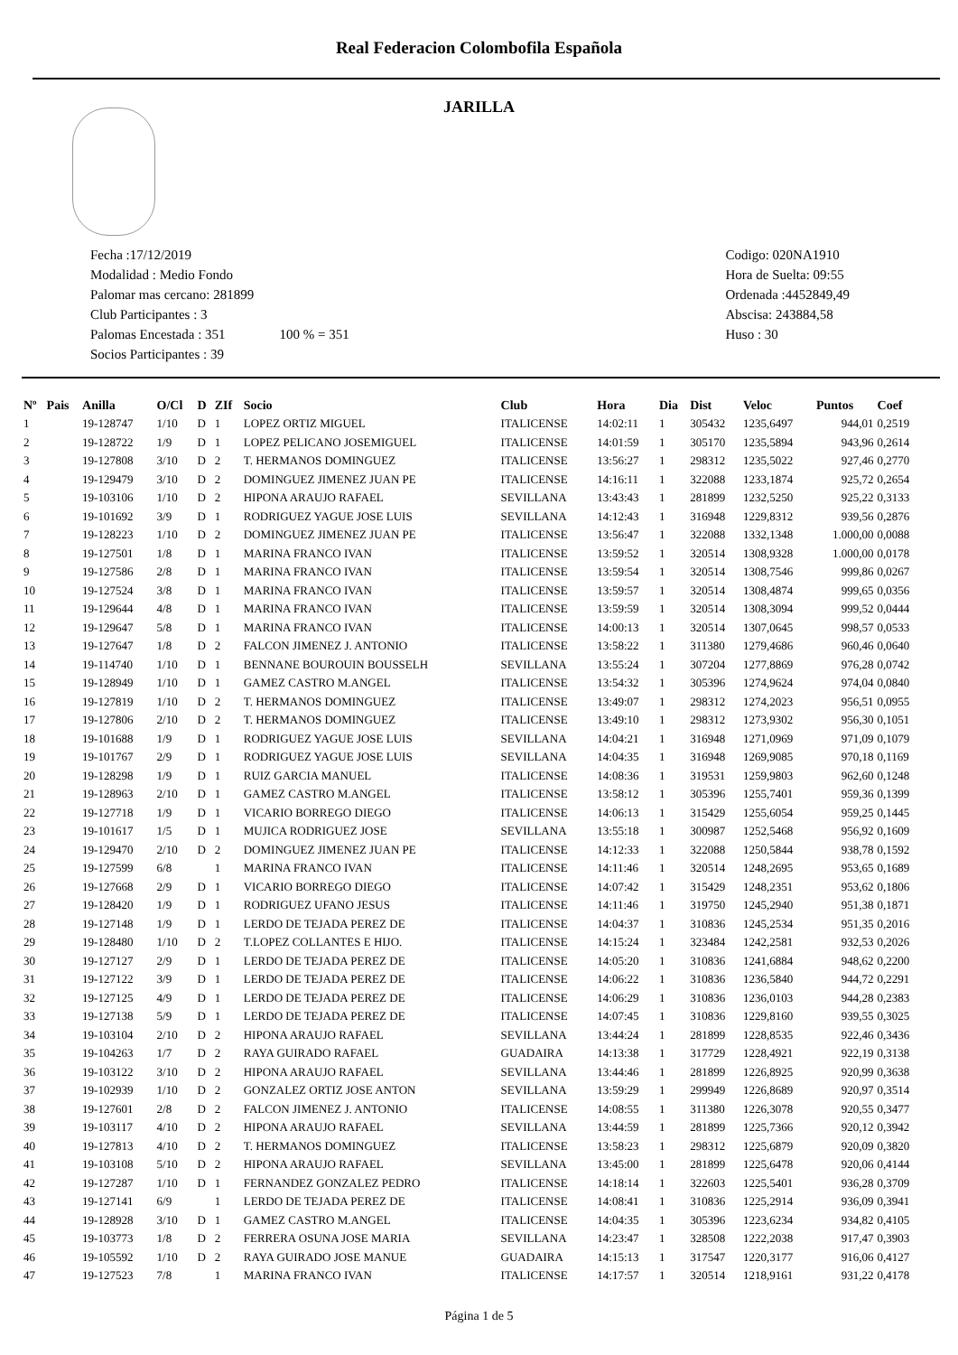Real Federacion Colombofila Española
JARILLA
Fecha :17/12/2019
Modalidad : Medio Fondo
Palomar mas cercano: 281899
Club Participantes : 3
Palomas Encestada : 351 100 % = 351
Socios Participantes : 39
Codigo: 020NA1910
Hora de Suelta: 09:55
Ordenada :4452849,49
Abscisa: 243884,58
Huso : 30
| Nº | Pais | Anilla | O/Cl | D | ZIf | Socio | Club | Hora | Dia | Dist | Veloc | Puntos | Coef |
| --- | --- | --- | --- | --- | --- | --- | --- | --- | --- | --- | --- | --- | --- |
| 1 | | 19-128747 | 1/10 | D | 1 | LOPEZ ORTIZ MIGUEL | ITALICENSE | 14:02:11 | 1 | 305432 | 1235,6497 | 944,01 | 0,2519 |
| 2 | | 19-128722 | 1/9 | D | 1 | LOPEZ PELICANO JOSEMIGUEL | ITALICENSE | 14:01:59 | 1 | 305170 | 1235,5894 | 943,96 | 0,2614 |
| 3 | | 19-127808 | 3/10 | D | 2 | T. HERMANOS DOMINGUEZ | ITALICENSE | 13:56:27 | 1 | 298312 | 1235,5022 | 927,46 | 0,2770 |
| 4 | | 19-129479 | 3/10 | D | 2 | DOMINGUEZ JIMENEZ JUAN PE | ITALICENSE | 14:16:11 | 1 | 322088 | 1233,1874 | 925,72 | 0,2654 |
| 5 | | 19-103106 | 1/10 | D | 2 | HIPONA ARAUJO RAFAEL | SEVILLANA | 13:43:43 | 1 | 281899 | 1232,5250 | 925,22 | 0,3133 |
| 6 | | 19-101692 | 3/9 | D | 1 | RODRIGUEZ YAGUE JOSE LUIS | SEVILLANA | 14:12:43 | 1 | 316948 | 1229,8312 | 939,56 | 0,2876 |
| 7 | | 19-128223 | 1/10 | D | 2 | DOMINGUEZ JIMENEZ JUAN PE | ITALICENSE | 13:56:47 | 1 | 322088 | 1332,1348 | 1.000,00 | 0,0088 |
| 8 | | 19-127501 | 1/8 | D | 1 | MARINA FRANCO IVAN | ITALICENSE | 13:59:52 | 1 | 320514 | 1308,9328 | 1.000,00 | 0,0178 |
| 9 | | 19-127586 | 2/8 | D | 1 | MARINA FRANCO IVAN | ITALICENSE | 13:59:54 | 1 | 320514 | 1308,7546 | 999,86 | 0,0267 |
| 10 | | 19-127524 | 3/8 | D | 1 | MARINA FRANCO IVAN | ITALICENSE | 13:59:57 | 1 | 320514 | 1308,4874 | 999,65 | 0,0356 |
| 11 | | 19-129644 | 4/8 | D | 1 | MARINA FRANCO IVAN | ITALICENSE | 13:59:59 | 1 | 320514 | 1308,3094 | 999,52 | 0,0444 |
| 12 | | 19-129647 | 5/8 | D | 1 | MARINA FRANCO IVAN | ITALICENSE | 14:00:13 | 1 | 320514 | 1307,0645 | 998,57 | 0,0533 |
| 13 | | 19-127647 | 1/8 | D | 2 | FALCON JIMENEZ J. ANTONIO | ITALICENSE | 13:58:22 | 1 | 311380 | 1279,4686 | 960,46 | 0,0640 |
| 14 | | 19-114740 | 1/10 | D | 1 | BENNANE BOUROUIN BOUSSELH | SEVILLANA | 13:55:24 | 1 | 307204 | 1277,8869 | 976,28 | 0,0742 |
| 15 | | 19-128949 | 1/10 | D | 1 | GAMEZ CASTRO M.ANGEL | ITALICENSE | 13:54:32 | 1 | 305396 | 1274,9624 | 974,04 | 0,0840 |
| 16 | | 19-127819 | 1/10 | D | 2 | T. HERMANOS DOMINGUEZ | ITALICENSE | 13:49:07 | 1 | 298312 | 1274,2023 | 956,51 | 0,0955 |
| 17 | | 19-127806 | 2/10 | D | 2 | T. HERMANOS DOMINGUEZ | ITALICENSE | 13:49:10 | 1 | 298312 | 1273,9302 | 956,30 | 0,1051 |
| 18 | | 19-101688 | 1/9 | D | 1 | RODRIGUEZ YAGUE JOSE LUIS | SEVILLANA | 14:04:21 | 1 | 316948 | 1271,0969 | 971,09 | 0,1079 |
| 19 | | 19-101767 | 2/9 | D | 1 | RODRIGUEZ YAGUE JOSE LUIS | SEVILLANA | 14:04:35 | 1 | 316948 | 1269,9085 | 970,18 | 0,1169 |
| 20 | | 19-128298 | 1/9 | D | 1 | RUIZ GARCIA MANUEL | ITALICENSE | 14:08:36 | 1 | 319531 | 1259,9803 | 962,60 | 0,1248 |
| 21 | | 19-128963 | 2/10 | D | 1 | GAMEZ CASTRO M.ANGEL | ITALICENSE | 13:58:12 | 1 | 305396 | 1255,7401 | 959,36 | 0,1399 |
| 22 | | 19-127718 | 1/9 | D | 1 | VICARIO BORREGO DIEGO | ITALICENSE | 14:06:13 | 1 | 315429 | 1255,6054 | 959,25 | 0,1445 |
| 23 | | 19-101617 | 1/5 | D | 1 | MUJICA RODRIGUEZ JOSE | SEVILLANA | 13:55:18 | 1 | 300987 | 1252,5468 | 956,92 | 0,1609 |
| 24 | | 19-129470 | 2/10 | D | 2 | DOMINGUEZ JIMENEZ JUAN PE | ITALICENSE | 14:12:33 | 1 | 322088 | 1250,5844 | 938,78 | 0,1592 |
| 25 | | 19-127599 | 6/8 | | 1 | MARINA FRANCO IVAN | ITALICENSE | 14:11:46 | 1 | 320514 | 1248,2695 | 953,65 | 0,1689 |
| 26 | | 19-127668 | 2/9 | D | 1 | VICARIO BORREGO DIEGO | ITALICENSE | 14:07:42 | 1 | 315429 | 1248,2351 | 953,62 | 0,1806 |
| 27 | | 19-128420 | 1/9 | D | 1 | RODRIGUEZ UFANO JESUS | ITALICENSE | 14:11:46 | 1 | 319750 | 1245,2940 | 951,38 | 0,1871 |
| 28 | | 19-127148 | 1/9 | D | 1 | LERDO DE TEJADA PEREZ DE | ITALICENSE | 14:04:37 | 1 | 310836 | 1245,2534 | 951,35 | 0,2016 |
| 29 | | 19-128480 | 1/10 | D | 2 | T.LOPEZ COLLANTES E HIJO. | ITALICENSE | 14:15:24 | 1 | 323484 | 1242,2581 | 932,53 | 0,2026 |
| 30 | | 19-127127 | 2/9 | D | 1 | LERDO DE TEJADA PEREZ DE | ITALICENSE | 14:05:20 | 1 | 310836 | 1241,6884 | 948,62 | 0,2200 |
| 31 | | 19-127122 | 3/9 | D | 1 | LERDO DE TEJADA PEREZ DE | ITALICENSE | 14:06:22 | 1 | 310836 | 1236,5840 | 944,72 | 0,2291 |
| 32 | | 19-127125 | 4/9 | D | 1 | LERDO DE TEJADA PEREZ DE | ITALICENSE | 14:06:29 | 1 | 310836 | 1236,0103 | 944,28 | 0,2383 |
| 33 | | 19-127138 | 5/9 | D | 1 | LERDO DE TEJADA PEREZ DE | ITALICENSE | 14:07:45 | 1 | 310836 | 1229,8160 | 939,55 | 0,3025 |
| 34 | | 19-103104 | 2/10 | D | 2 | HIPONA ARAUJO RAFAEL | SEVILLANA | 13:44:24 | 1 | 281899 | 1228,8535 | 922,46 | 0,3436 |
| 35 | | 19-104263 | 1/7 | D | 2 | RAYA GUIRADO RAFAEL | GUADAIRA | 14:13:38 | 1 | 317729 | 1228,4921 | 922,19 | 0,3138 |
| 36 | | 19-103122 | 3/10 | D | 2 | HIPONA ARAUJO RAFAEL | SEVILLANA | 13:44:46 | 1 | 281899 | 1226,8925 | 920,99 | 0,3638 |
| 37 | | 19-102939 | 1/10 | D | 2 | GONZALEZ ORTIZ JOSE ANTON | SEVILLANA | 13:59:29 | 1 | 299949 | 1226,8689 | 920,97 | 0,3514 |
| 38 | | 19-127601 | 2/8 | D | 2 | FALCON JIMENEZ J. ANTONIO | ITALICENSE | 14:08:55 | 1 | 311380 | 1226,3078 | 920,55 | 0,3477 |
| 39 | | 19-103117 | 4/10 | D | 2 | HIPONA ARAUJO RAFAEL | SEVILLANA | 13:44:59 | 1 | 281899 | 1225,7366 | 920,12 | 0,3942 |
| 40 | | 19-127813 | 4/10 | D | 2 | T. HERMANOS DOMINGUEZ | ITALICENSE | 13:58:23 | 1 | 298312 | 1225,6879 | 920,09 | 0,3820 |
| 41 | | 19-103108 | 5/10 | D | 2 | HIPONA ARAUJO RAFAEL | SEVILLANA | 13:45:00 | 1 | 281899 | 1225,6478 | 920,06 | 0,4144 |
| 42 | | 19-127287 | 1/10 | D | 1 | FERNANDEZ GONZALEZ PEDRO | ITALICENSE | 14:18:14 | 1 | 322603 | 1225,5401 | 936,28 | 0,3709 |
| 43 | | 19-127141 | 6/9 | | 1 | LERDO DE TEJADA PEREZ DE | ITALICENSE | 14:08:41 | 1 | 310836 | 1225,2914 | 936,09 | 0,3941 |
| 44 | | 19-128928 | 3/10 | D | 1 | GAMEZ CASTRO M.ANGEL | ITALICENSE | 14:04:35 | 1 | 305396 | 1223,6234 | 934,82 | 0,4105 |
| 45 | | 19-103773 | 1/8 | D | 2 | FERRERA OSUNA JOSE MARIA | SEVILLANA | 14:23:47 | 1 | 328508 | 1222,2038 | 917,47 | 0,3903 |
| 46 | | 19-105592 | 1/10 | D | 2 | RAYA GUIRADO JOSE MANUE | GUADAIRA | 14:15:13 | 1 | 317547 | 1220,3177 | 916,06 | 0,4127 |
| 47 | | 19-127523 | 7/8 | | 1 | MARINA FRANCO IVAN | ITALICENSE | 14:17:57 | 1 | 320514 | 1218,9161 | 931,22 | 0,4178 |
Página 1 de 5